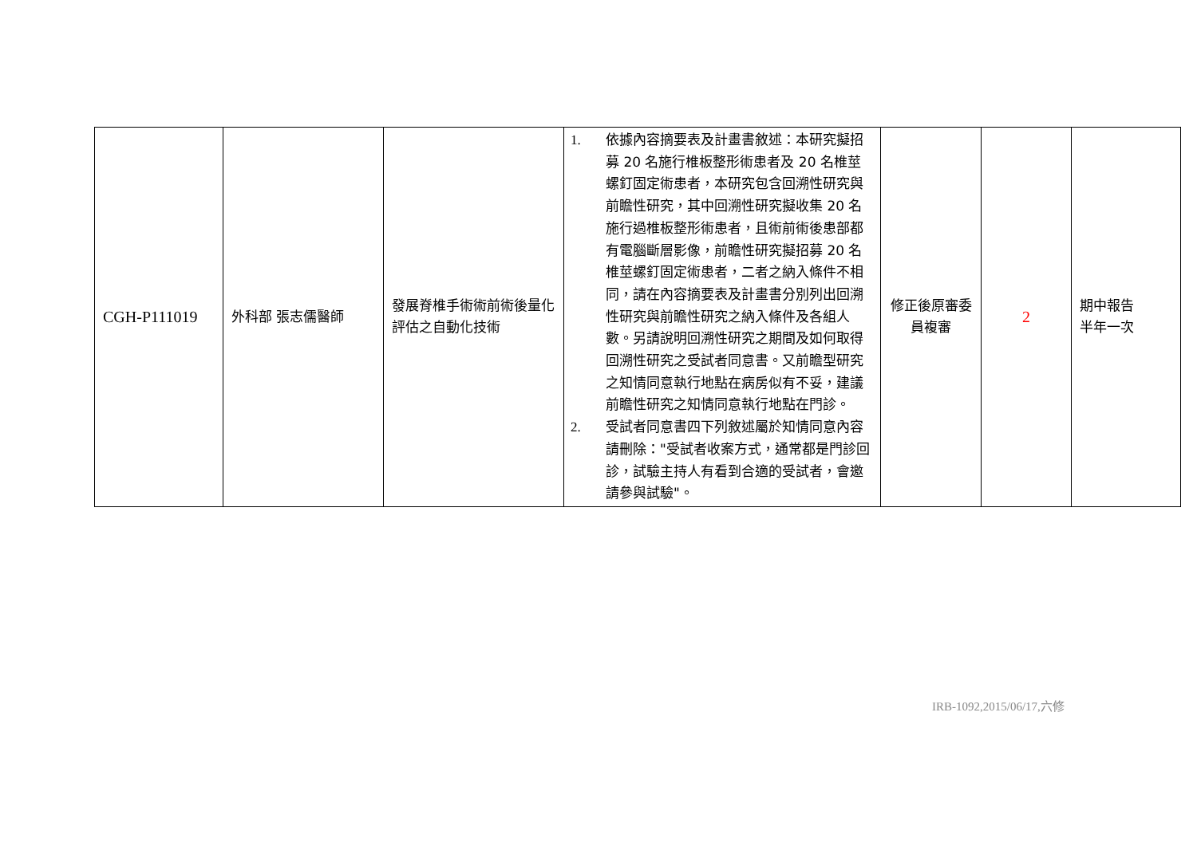| CGH-P111019 | 外科部 張志儒醫師 | 發展脊椎手術術前術後量化評估之自動化技術 | 1. 依據內容摘要表及計畫書敘述：本研究擬招募 20 名施行椎板整形術患者及 20 名椎莖螺釘固定術患者，本研究包含回溯性研究與前瞻性研究，其中回溯性研究擬收集 20 名施行過椎板整形術患者，且術前術後患部都有電腦斷層影像，前瞻性研究擬招募 20 名椎莖螺釘固定術患者，二者之納入條件不相同，請在內容摘要表及計畫書分別列出回溯性研究與前瞻性研究之納入條件及各組人數。另請說明回溯性研究之期間及如何取得回溯性研究之受試者同意書。又前瞻型研究之知情同意執行地點在病房似有不妥，建議前瞻性研究之知情同意執行地點在門診。 2. 受試者同意書四下列敘述屬於知情同意內容請刪除："受試者收案方式，通常都是門診回診，試驗主持人有看到合適的受試者，會邀請參與試驗"。 | 修正後原審委員複審 | 2 | 期中報告 半年一次 |
IRB-1092,2015/06/17,六修